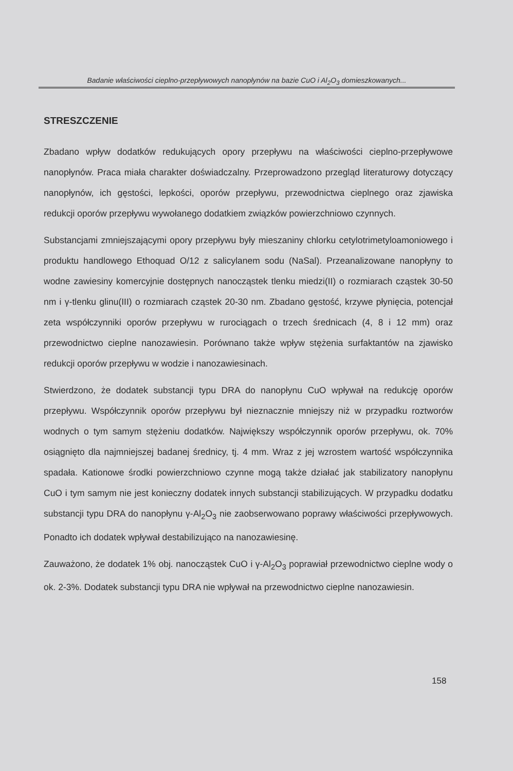Badanie właściwości cieplno-przepływowych nanopłynów na bazie CuO i Al<sub>2</sub>O<sub>3</sub> domieszkowanych...
STRESZCZENIE
Zbadano wpływ dodatków redukujących opory przepływu na właściwości cieplno-przepływowe nanopłynów. Praca miała charakter doświadczalny. Przeprowadzono przegląd literaturowy dotyczący nanopłynów, ich gęstości, lepkości, oporów przepływu, przewodnictwa cieplnego oraz zjawiska redukcji oporów przepływu wywołanego dodatkiem związków powierzchniowo czynnych.
Substancjami zmniejszającymi opory przepływu były mieszaniny chlorku cetylotrimetyloamoniowego i produktu handlowego Ethoquad O/12 z salicylanem sodu (NaSal). Przeanalizowane nanopłyny to wodne zawiesiny komercyjnie dostępnych nanocząstek tlenku miedzi(II) o rozmiarach cząstek 30-50 nm i γ-tlenku glinu(III) o rozmiarach cząstek 20-30 nm. Zbadano gęstość, krzywe płynięcia, potencjał zeta współczynniki oporów przepływu w rurociągach o trzech średnicach (4, 8 i 12 mm) oraz przewodnictwo cieplne nanozawiesin. Porównano także wpływ stężenia surfaktantów na zjawisko redukcji oporów przepływu w wodzie i nanozawiesinach.
Stwierdzono, że dodatek substancji typu DRA do nanopłynu CuO wpływał na redukcję oporów przepływu. Współczynnik oporów przepływu był nieznacznie mniejszy niż w przypadku roztworów wodnych o tym samym stężeniu dodatków. Największy współczynnik oporów przepływu, ok. 70% osiągnięto dla najmniejszej badanej średnicy, tj. 4 mm. Wraz z jej wzrostem wartość współczynnika spadała. Kationowe środki powierzchniowo czynne mogą także działać jak stabilizatory nanopłynu CuO i tym samym nie jest konieczny dodatek innych substancji stabilizujących. W przypadku dodatku substancji typu DRA do nanopłynu γ-Al<sub>2</sub>O<sub>3</sub> nie zaobserwowano poprawy właściwości przepływowych. Ponadto ich dodatek wpływał destabilizująco na nanozawiesinę.
Zauważono, że dodatek 1% obj. nanocząstek CuO i γ-Al<sub>2</sub>O<sub>3</sub> poprawiał przewodnictwo cieplne wody o ok. 2-3%. Dodatek substancji typu DRA nie wpływał na przewodnictwo cieplne nanozawiesin.
158